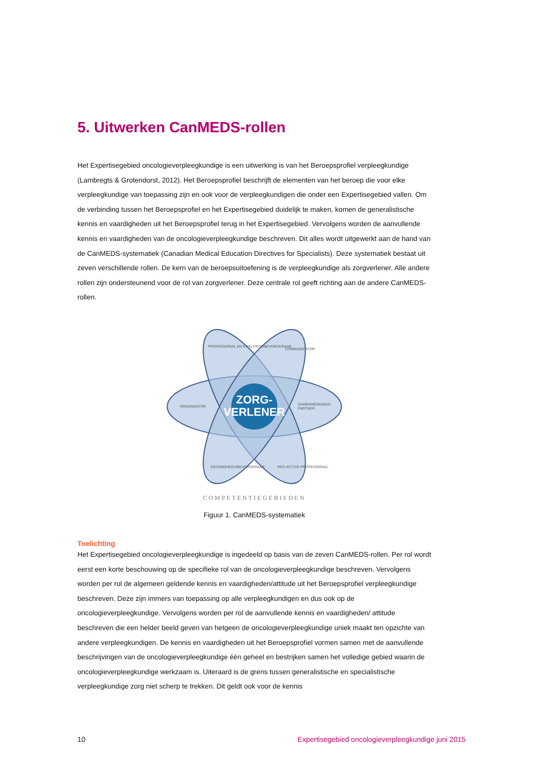5. Uitwerken CanMEDS-rollen
Het Expertisegebied oncologieverpleegkundige is een uitwerking is van het Beroepsprofiel verpleegkundige (Lambregts & Grotendorst, 2012). Het Beroepsprofiel beschrijft de elementen van het beroep die voor elke verpleegkundige van toepassing zijn en ook voor de verpleegkundigen die onder een Expertisegebied vallen. Om de verbinding tussen het Beroepsprofiel en het Expertisegebied duidelijk te maken, komen de generalistische kennis en vaardigheden uit het Beroepsprofiel terug in het Expertisegebied. Vervolgens worden de aanvullende kennis en vaardigheden van de oncologieverpleegkundige beschreven. Dit alles wordt uitgewerkt aan de hand van de CanMEDS-systematiek (Canadian Medical Education Directives for Specialists). Deze systematiek bestaat uit zeven verschillende rollen. De kern van de beroepsuitoefening is de verpleegkundige als zorgverlener. Alle andere rollen zijn ondersteunend voor de rol van zorgverlener. Deze centrale rol geeft richting aan de andere CanMEDS-rollen.
ZORG-
VERLENER
ORGANISATOR
SAMENWERKINGS-
PARTNER
COMMUNICATOR
PROFESSIONAL EN KWALITEITSBEVORDERAAR
GEZONDHEIDSBEVORDERAAR
REFLECTIVE PROFESSIONAL
COMPETENTIEGEBIEDEN
Figuur 1. CanMEDS-systematiek
Toelichting
Het Expertisegebied oncologieverpleegkundige is ingedeeld op basis van de zeven CanMEDS-rollen. Per rol wordt eerst een korte beschouwing op de specifieke rol van de oncologieverpleegkundige beschreven. Vervolgens worden per rol de algemeen geldende kennis en vaardigheden/attitude uit het Beroepsprofiel verpleegkundige beschreven. Deze zijn immers van toepassing op alle verpleegkundigen en dus ook op de oncologieverpleegkundige. Vervolgens worden per rol de aanvullende kennis en vaardigheden/ attitude beschreven die een helder beeld geven van hetgeen de oncologieverpleegkundige uniek maakt ten opzichte van andere verpleegkundigen. De kennis en vaardigheden uit het Beroepsprofiel vormen samen met de aanvullende beschrijvingen van de oncologieverpleegkundige één geheel en bestrijken samen het volledige gebied waarin de oncologieverpleegkundige werkzaam is. Uiteraard is de grens tussen generalistische en specialistische verpleegkundige zorg niet scherp te trekken. Dit geldt ook voor de kennis
10 Expertisegebied oncologieverpleegkundige juni 2015